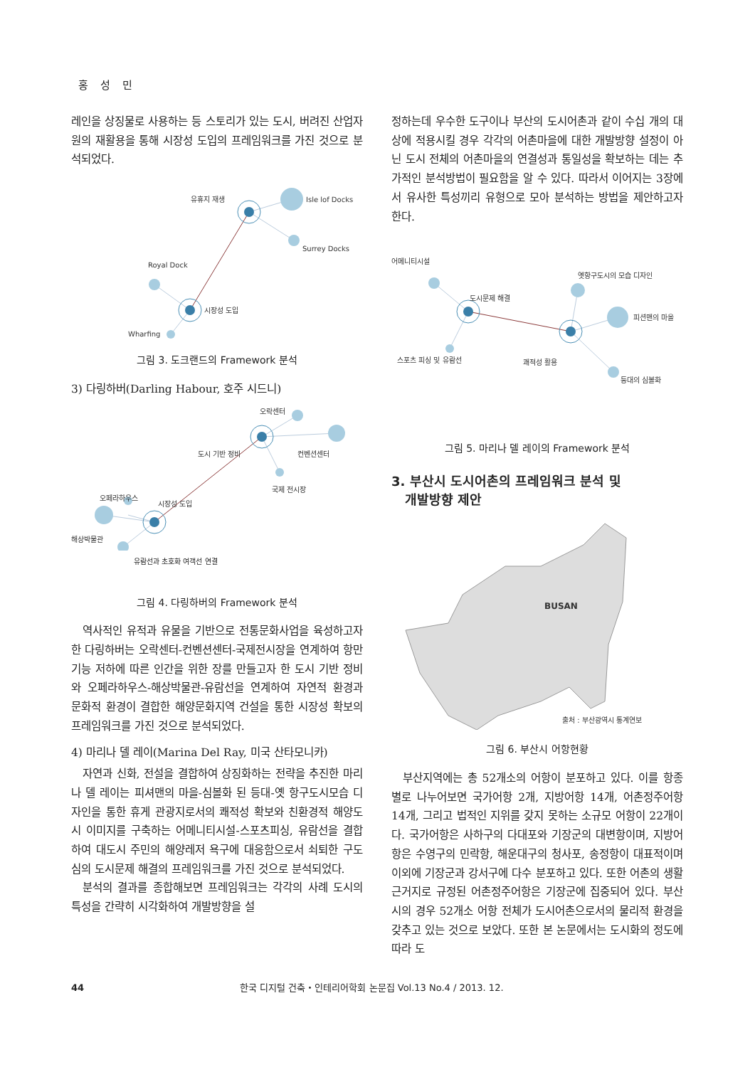홍 성 민
레인을 상징물로 사용하는 등 스토리가 있는 도시, 버려진 산업자원의 재활용을 통해 시장성 도입의 프레임워크를 가진 것으로 분석되었다.
유휴지 재생
Isle lof Docks
Surrey Docks
Royal Dock
시장성 도입
Wharfing
그림 3. 도크랜드의 Framework 분석
3) 다링하버(Darling Habour, 호주 시드니)
오락센터
도시 기반 정비
컨벤션센터
국제 전시장
오페라하우스
시장성 도입
해상박물관
유람선과 초호화 여객선 연결
그림 4. 다링하버의 Framework 분석
역사적인 유적과 유물을 기반으로 전통문화사업을 육성하고자 한 다링하버는 오락센터-컨벤션센터-국제전시장을 연계하여 항만기능 저하에 따른 인간을 위한 장를 만들고자 한 도시 기반 정비와 오페라하우스-해상박물관-유람선을 연계하여 자연적 환경과 문화적 환경이 결합한 해양문화지역 건설을 통한 시장성 확보의 프레임워크를 가진 것으로 분석되었다.
4) 마리나 델 레이(Marina Del Ray, 미국 산타모니카)
자연과 신화, 전설을 결합하여 상징화하는 전략을 추진한 마리나 델 레이는 피셔맨의 마을-심볼화 된 등대-옛 항구도시모습 디자인을 통한 휴게 관광지로서의 쾌적성 확보와 친환경적 해양도시 이미지를 구축하는 어메니티시설-스포츠피싱, 유람선을 결합하여 대도시 주민의 해양레저 욕구에 대응함으로서 쇠퇴한 구도심의 도시문제 해결의 프레임워크를 가진 것으로 분석되었다.
분석의 결과를 종합해보면 프레임워크는 각각의 사례 도시의 특성을 간략히 시각화하여 개발방향을 설
정하는데 우수한 도구이나 부산의 도시어촌과 같이 수십 개의 대상에 적용시킬 경우 각각의 어촌마을에 대한 개발방향 설정이 아닌 도시 전체의 어촌마을의 연결성과 통일성을 확보하는 데는 추가적인 분석방법이 필요함을 알 수 있다. 따라서 이어지는 3장에서 유사한 특성끼리 유형으로 모아 분석하는 방법을 제안하고자 한다.
어메니티시설
도시문제 해결
옛항구도시의 모습 디자인
피션맨의 마을
스포츠 피싱 및 유람선
쾌적성 활용
등대의 심볼화
그림 5. 마리나 델 레이의 Framework 분석
3. 부산시 도시어촌의 프레임워크 분석 및
개발방향 제안
BUSAN
출처 : 부산광역시 통계연보
그림 6. 부산시 어항현황
부산지역에는 총 52개소의 어항이 분포하고 있다. 이를 항종별로 나누어보면 국가어항 2개, 지방어항 14개, 어촌정주어항 14개, 그리고 법적인 지위를 갖지 못하는 소규모 어항이 22개이다. 국가어항은 사하구의 다대포와 기장군의 대변항이며, 지방어항은 수영구의 민락항, 해운대구의 청사포, 송정항이 대표적이며 이외에 기장군과 강서구에 다수 분포하고 있다. 또한 어촌의 생활근거지로 규정된 어촌정주어항은 기장군에 집중되어 있다. 부산시의 경우 52개소 어항 전체가 도시어촌으로서의 물리적 환경을 갖추고 있는 것으로 보았다. 또한 본 논문에서는 도시화의 정도에 따라 도
44 한국 디지털 건축・인테리어학회 논문집 Vol.13 No.4 / 2013. 12.